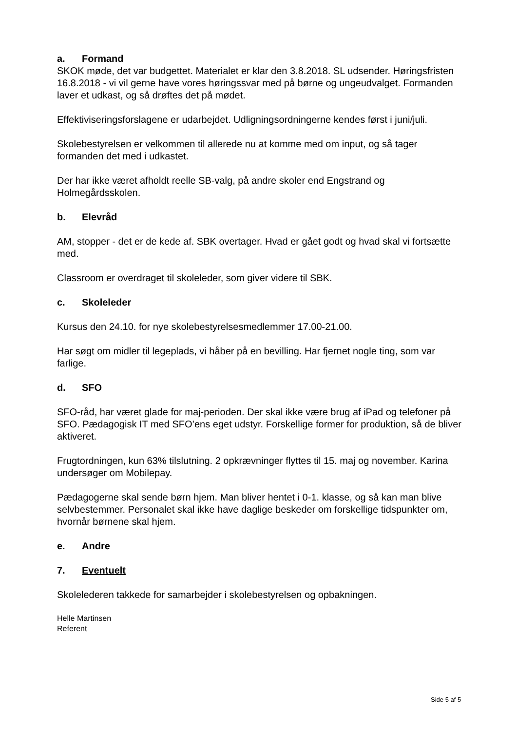a. Formand
SKOK møde, det var budgettet. Materialet er klar den 3.8.2018. SL udsender. Høringsfristen 16.8.2018 - vi vil gerne have vores høringssvar med på børne og ungeudvalget. Formanden laver et udkast, og så drøftes det på mødet.
Effektiviseringsforslagene er udarbejdet. Udligningsordningerne kendes først i juni/juli.
Skolebestyrelsen er velkommen til allerede nu at komme med om input, og så tager formanden det med i udkastet.
Der har ikke været afholdt reelle SB-valg, på andre skoler end Engstrand og Holmegårdsskolen.
b. Elevråd
AM, stopper - det er de kede af. SBK overtager. Hvad er gået godt og hvad skal vi fortsætte med.
Classroom er overdraget til skoleleder, som giver videre til SBK.
c. Skoleleder
Kursus den 24.10. for nye skolebestyrelsesmedlemmer 17.00-21.00.
Har søgt om midler til legeplads, vi håber på en bevilling. Har fjernet nogle ting, som var farlige.
d. SFO
SFO-råd, har været glade for maj-perioden. Der skal ikke være brug af iPad og telefoner på SFO. Pædagogisk IT med SFO’ens eget udstyr. Forskellige former for produktion, så de bliver aktiveret.
Frugtordningen, kun 63% tilslutning. 2 opkrævninger flyttes til 15. maj og november. Karina undersøger om Mobilepay.
Pædagogerne skal sende børn hjem. Man bliver hentet i 0-1. klasse, og så kan man blive selvbestemmer. Personalet skal ikke have daglige beskeder om forskellige tidspunkter om, hvornår børnene skal hjem.
e. Andre
7. Eventuelt
Skolelederen takkede for samarbejder i skolebestyrelsen og opbakningen.
Helle Martinsen
Referent
Side 5 af 5